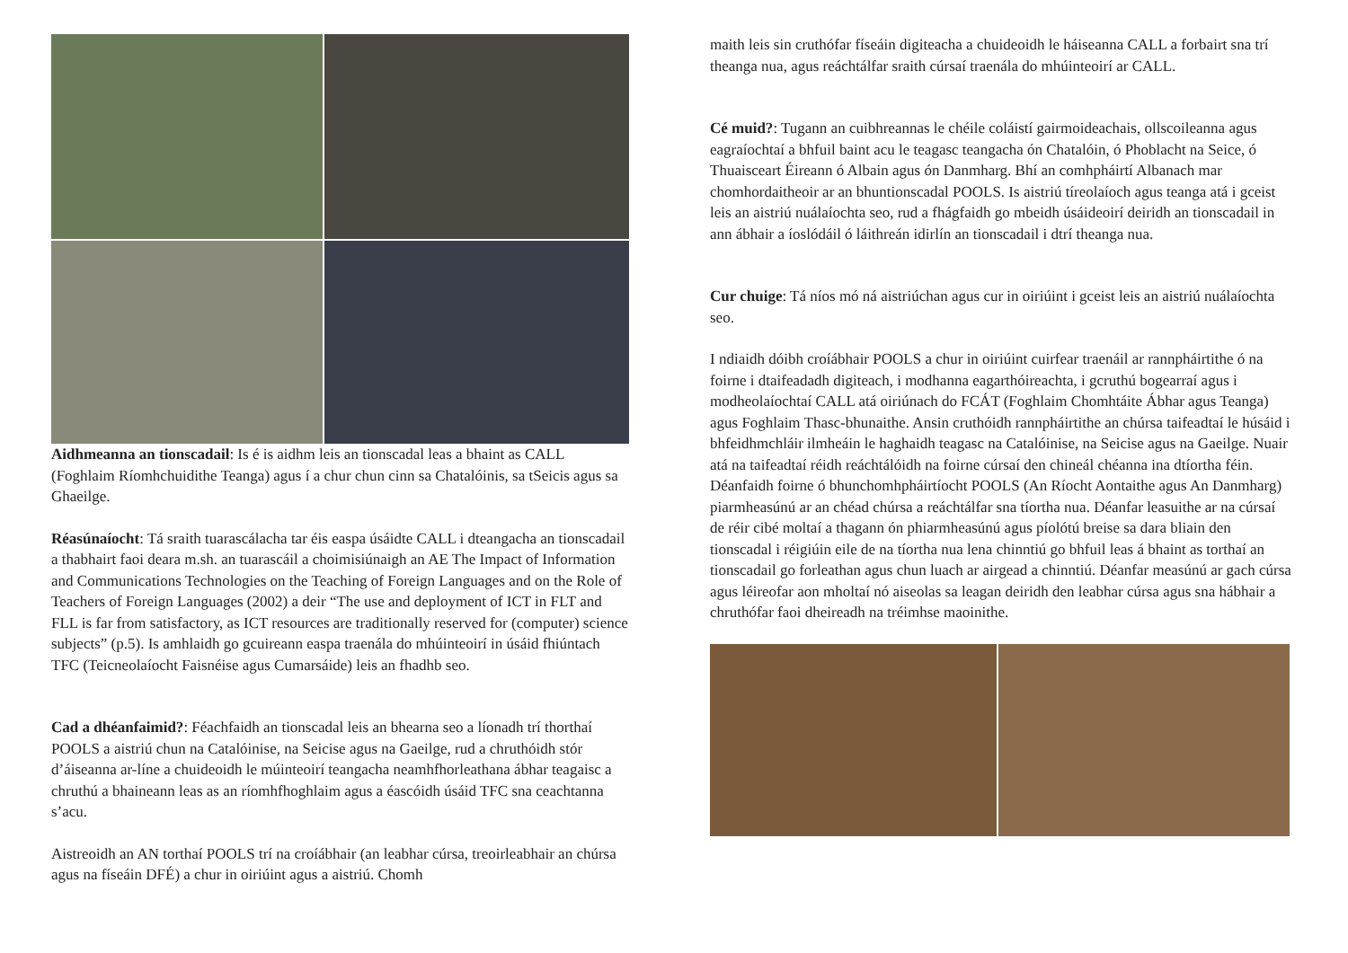Aidhmeanna an tionscadail: Is é is aidhm leis an tionscadal leas a bhaint as CALL (Foghlaim Ríomhchuidithe Teanga) agus í a chur chun cinn sa Chatalóinis, sa tSeicis agus sa Ghaeilge.
Réasúnaíocht: Tá sraith tuarascálacha tar éis easpa úsáidte CALL i dteangacha an tionscadail a thabhairt faoi deara m.sh. an tuarascáil a choimisiúnaigh an AE The Impact of Information and Communications Technologies on the Teaching of Foreign Languages and on the Role of Teachers of Foreign Languages (2002) a deir “The use and deployment of ICT in FLT and FLL is far from satisfactory, as ICT resources are traditionally reserved for (computer) science subjects” (p.5). Is amhlaidh go gcuireann easpa traenála do mhúinteoirí in úsáid fhiúntach TFC (Teicneolaíocht Faisnéise agus Cumarsáide) leis an fhadhb seo.
Cad a dhéanfaimid?: Féachfaidh an tionscadal leis an bhearna seo a líonadh trí thorthaí POOLS a aistriú chun na Catalóinise, na Seicise agus na Gaeilge, rud a chruthóidh stór d’áiseanna ar-líne a chuideoidh le múinteoirí teangacha neamhfhorleathana ábhar teagaisc a chruthú a bhaineann leas as an ríomhfhoghlaim agus a éascóidh úsáid TFC sna ceachtanna s’acu.
Aistreoidh an AN torthaí POOLS trí na croíábhair (an leabhar cúrsa, treoirleabhair an chúrsa agus na físeáin DFÉ) a chur in oiriúint agus a aistriú. Chomh
maith leis sin cruthófar físeáin digiteacha a chuideoidh le háiseanna CALL a forbairt sna trí theanga nua, agus reáchtálfar sraith cúrsaí traenála do mhúinteoirí ar CALL.
Cé muid?: Tugann an cuibhreannas le chéile coláistí gairmoideachais, ollscoileanna agus eagraíochtaí a bhfuil baint acu le teagasc teangacha ón Chatalóin, ó Phoblacht na Seice, ó Thuaisceart Éireann ó Albain agus ón Danmharg. Bhí an comhpháirtí Albanach mar chomhordaitheoir ar an bhuntionscadal POOLS. Is aistriú tíreolaíoch agus teanga atá i gceist leis an aistriú nuálaíochta seo, rud a fhágfaidh go mbeidh úsáideoirí deiridh an tionscadail in ann ábhair a íoslódáil ó láithreán idirlín an tionscadail i dtrí theanga nua.
Cur chuige: Tá níos mó ná aistriúchan agus cur in oiriúint i gceist leis an aistriú nuálaíochta seo.
I ndiaidh dóibh croíábhair POOLS a chur in oiriúint cuirfear traenáil ar rannpháirtithe ó na foirne i dtaifeadadh digiteach, i modhanna eagarthóireachta, i gcruthú bogearraí agus i modheolaíochtaí CALL atá oiriúnach do FCÁT (Foghlaim Chomhtáite Ábhar agus Teanga) agus Foghlaim Thasc-bhunaithe. Ansin cruthóidh rannpháirtithe an chúrsa taifeadtaí le húsáid i bhfeidhmchláir ilmheáin le haghaidh teagasc na Catalóinise, na Seicise agus na Gaeilge. Nuair atá na taifeadtaí réidh reáchtálóidh na foirne cúrsaí den chineál chéanna ina dtíortha féin. Déanfaidh foirne ó bhunchomhpháirtíocht POOLS (An Ríocht Aontaithe agus An Danmharg) piarmheasúnú ar an chéad chúrsa a reáchtálfar sna tíortha nua. Déanfar leasuithe ar na cúrsaí de réir cibé moltaí a thagann ón phiarmheasúnú agus píolótú breise sa dara bliain den tionscadal i réigiúin eile de na tíortha nua lena chinntiú go bhfuil leas á bhaint as torthaí an tionscadail go forleathan agus chun luach ar airgead a chinntiú. Déanfar measúnú ar gach cúrsa agus léireofar aon mholtaí nó aiseolas sa leagan deiridh den leabhar cúrsa agus sna hábhair a chruthófar faoi dheireadh na tréimhse maoinithe.